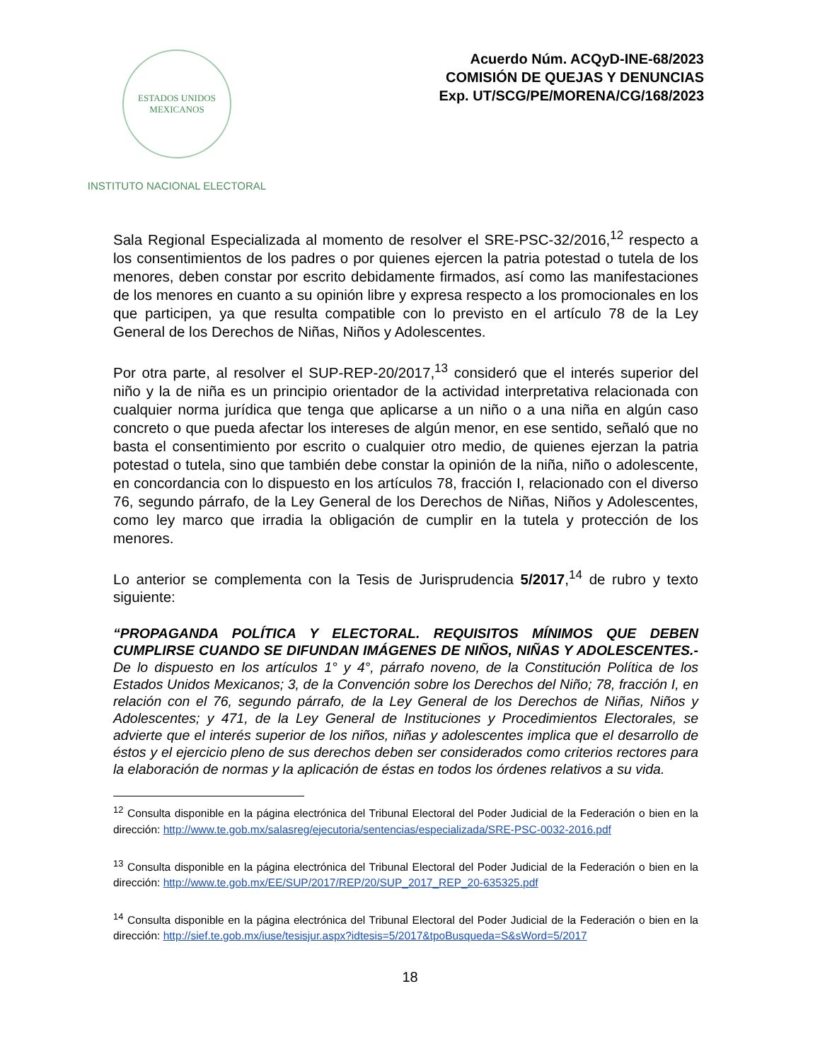ESTADOS UNIDOS MEXICANOS
INSTITUTO NACIONAL ELECTORAL
Acuerdo Núm. ACQyD-INE-68/2023
COMISIÓN DE QUEJAS Y DENUNCIAS
Exp. UT/SCG/PE/MORENA/CG/168/2023
Sala Regional Especializada al momento de resolver el SRE-PSC-32/2016,<sup>12</sup> respecto a los consentimientos de los padres o por quienes ejercen la patria potestad o tutela de los menores, deben constar por escrito debidamente firmados, así como las manifestaciones de los menores en cuanto a su opinión libre y expresa respecto a los promocionales en los que participen, ya que resulta compatible con lo previsto en el artículo 78 de la Ley General de los Derechos de Niñas, Niños y Adolescentes.
Por otra parte, al resolver el SUP-REP-20/2017,<sup>13</sup> consideró que el interés superior del niño y la de niña es un principio orientador de la actividad interpretativa relacionada con cualquier norma jurídica que tenga que aplicarse a un niño o a una niña en algún caso concreto o que pueda afectar los intereses de algún menor, en ese sentido, señaló que no basta el consentimiento por escrito o cualquier otro medio, de quienes ejerzan la patria potestad o tutela, sino que también debe constar la opinión de la niña, niño o adolescente, en concordancia con lo dispuesto en los artículos 78, fracción I, relacionado con el diverso 76, segundo párrafo, de la Ley General de los Derechos de Niñas, Niños y Adolescentes, como ley marco que irradia la obligación de cumplir en la tutela y protección de los menores.
Lo anterior se complementa con la Tesis de Jurisprudencia 5/2017,<sup>14</sup> de rubro y texto siguiente:
“PROPAGANDA POLÍTICA Y ELECTORAL. REQUISITOS MÍNIMOS QUE DEBEN CUMPLIRSE CUANDO SE DIFUNDAN IMÁGENES DE NIÑOS, NIÑAS Y ADOLESCENTES.- De lo dispuesto en los artículos 1° y 4°, párrafo noveno, de la Constitución Política de los Estados Unidos Mexicanos; 3, de la Convención sobre los Derechos del Niño; 78, fracción I, en relación con el 76, segundo párrafo, de la Ley General de los Derechos de Niñas, Niños y Adolescentes; y 471, de la Ley General de Instituciones y Procedimientos Electorales, se advierte que el interés superior de los niños, niñas y adolescentes implica que el desarrollo de éstos y el ejercicio pleno de sus derechos deben ser considerados como criterios rectores para la elaboración de normas y la aplicación de éstas en todos los órdenes relativos a su vida.
<sup>12</sup> Consulta disponible en la página electrónica del Tribunal Electoral del Poder Judicial de la Federación o bien en la dirección: http://www.te.gob.mx/salasreg/ejecutoria/sentencias/especializada/SRE-PSC-0032-2016.pdf
<sup>13</sup> Consulta disponible en la página electrónica del Tribunal Electoral del Poder Judicial de la Federación o bien en la dirección: http://www.te.gob.mx/EE/SUP/2017/REP/20/SUP_2017_REP_20-635325.pdf
<sup>14</sup> Consulta disponible en la página electrónica del Tribunal Electoral del Poder Judicial de la Federación o bien en la dirección: http://sief.te.gob.mx/iuse/tesisjur.aspx?idtesis=5/2017&tpoBusqueda=S&sWord=5/2017
18